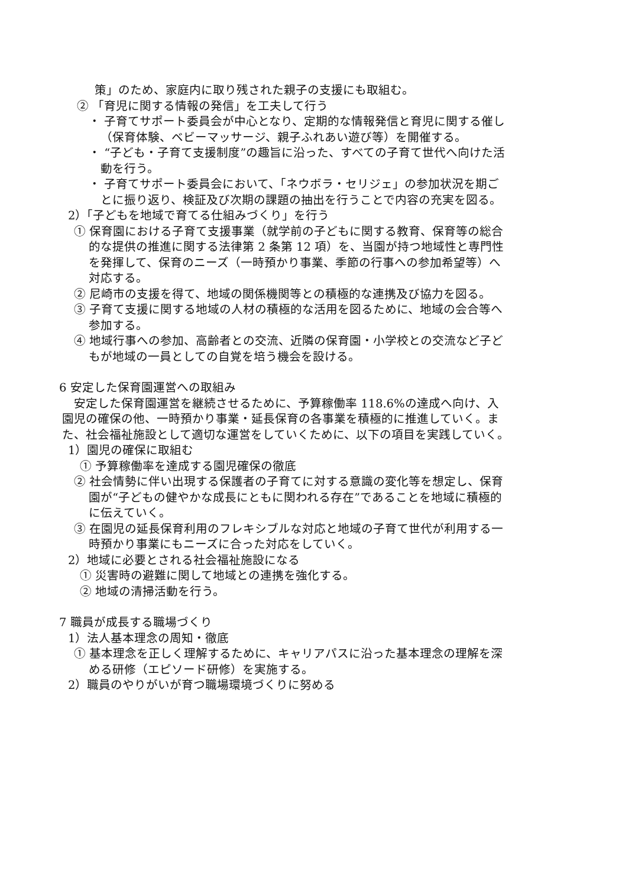策」のため、家庭内に取り残された親子の支援にも取組む。
② 「育児に関する情報の発信」を工夫して行う
・ 子育てサポート委員会が中心となり、定期的な情報発信と育児に関する催し（保育体験、ベビーマッサージ、親子ふれあい遊び等）を開催する。
・ “子ども・子育て支援制度”の趣旨に沿った、すべての子育て世代へ向けた活動を行う。
・ 子育てサポート委員会において、「ネウボラ・セリジェ」の参加状況を期ごとに振り返り、検証及び次期の課題の抽出を行うことで内容の充実を図る。
2）「子どもを地域で育てる仕組みづくり」を行う
① 保育園における子育て支援事業（就学前の子どもに関する教育、保育等の総合的な提供の推進に関する法律第 2 条第 12 項）を、当園が持つ地域性と専門性を発揮して、保育のニーズ（一時預かり事業、季節の行事への参加希望等）へ対応する。
② 尼崎市の支援を得て、地域の関係機関等との積極的な連携及び協力を図る。
③ 子育て支援に関する地域の人材の積極的な活用を図るために、地域の会合等へ参加する。
④ 地域行事への参加、高齢者との交流、近隣の保育園・小学校との交流など子どもが地域の一員としての自覚を培う機会を設ける。
6 安定した保育園運営への取組み
安定した保育園運営を継続させるために、予算稼働率 118.6%の達成へ向け、入園児の確保の他、一時預かり事業・延長保育の各事業を積極的に推進していく。また、社会福祉施設として適切な運営をしていくために、以下の項目を実践していく。
1）園児の確保に取組む
① 予算稼働率を達成する園児確保の徹底
② 社会情勢に伴い出現する保護者の子育てに対する意識の変化等を想定し、保育園が“子どもの健やかな成長にともに関われる存在”であることを地域に積極的に伝えていく。
③ 在園児の延長保育利用のフレキシブルな対応と地域の子育て世代が利用する一時預かり事業にもニーズに合った対応をしていく。
2）地域に必要とされる社会福祉施設になる
① 災害時の避難に関して地域との連携を強化する。
② 地域の清掃活動を行う。
7 職員が成長する職場づくり
1）法人基本理念の周知・徹底
① 基本理念を正しく理解するために、キャリアパスに沿った基本理念の理解を深める研修（エピソード研修）を実施する。
2）職員のやりがいが育つ職場環境づくりに努める